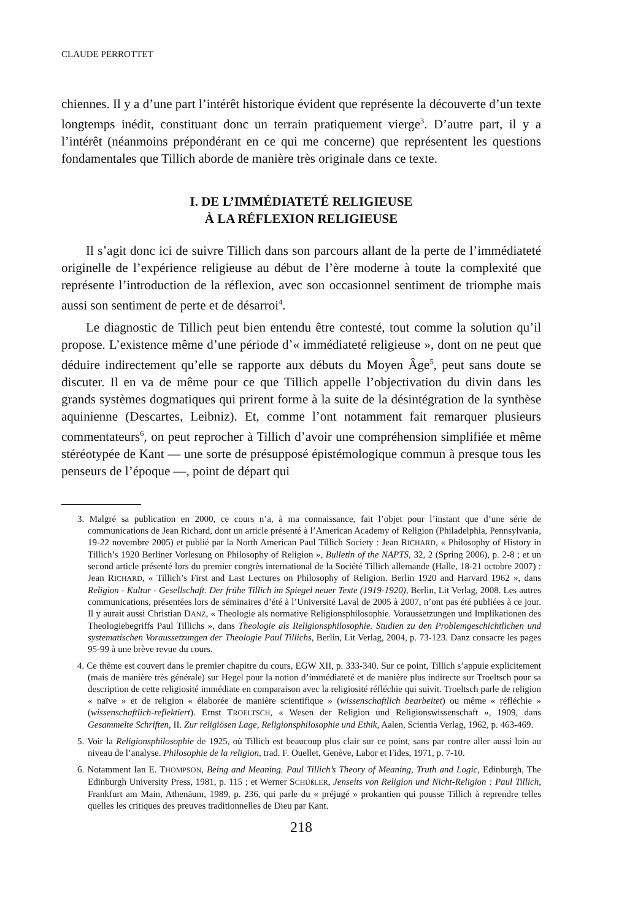CLAUDE PERROTTET
chiennes. Il y a d’une part l’intérêt historique évident que représente la découverte d’un texte longtemps inédit, constituant donc un terrain pratiquement vierge<sup>3</sup>. D’autre part, il y a l’intérêt (néanmoins prépondérant en ce qui me concerne) que représentent les questions fondamentales que Tillich aborde de manière très originale dans ce texte.
I. DE L’IMMÉDIATETÉ RELIGIEUSE
À LA RÉFLEXION RELIGIEUSE
Il s’agit donc ici de suivre Tillich dans son parcours allant de la perte de l’immédiateté originelle de l’expérience religieuse au début de l’ère moderne à toute la complexité que représente l’introduction de la réflexion, avec son occasionnel sentiment de triomphe mais aussi son sentiment de perte et de désarroi<sup>4</sup>.
Le diagnostic de Tillich peut bien entendu être contesté, tout comme la solution qu’il propose. L’existence même d’une période d’« immédiateté religieuse », dont on ne peut que déduire indirectement qu’elle se rapporte aux débuts du Moyen Âge<sup>5</sup>, peut sans doute se discuter. Il en va de même pour ce que Tillich appelle l’objectivation du divin dans les grands systèmes dogmatiques qui prirent forme à la suite de la désintégration de la synthèse aquinienne (Descartes, Leibniz). Et, comme l’ont notamment fait remarquer plusieurs commentateurs<sup>6</sup>, on peut reprocher à Tillich d’avoir une compréhension simplifiée et même stéréotypée de Kant — une sorte de présupposé épistémologique commun à presque tous les penseurs de l’époque —, point de départ qui
3. Malgré sa publication en 2000, ce cours n’a, à ma connaissance, fait l’objet pour l’instant que d’une série de communications de Jean Richard, dont un article présenté à l’American Academy of Religion (Philadelphia, Pennsylvania, 19-22 novembre 2005) et publié par la North American Paul Tillich Society : Jean RICHARD, « Philosophy of History in Tillich’s 1920 Berliner Vorlesung on Philosophy of Religion », Bulletin of the NAPTS, 32, 2 (Spring 2006), p. 2-8 ; et un second article présenté lors du premier congrès international de la Société Tillich allemande (Halle, 18-21 octobre 2007) : Jean RICHARD, « Tillich’s First and Last Lectures on Philosophy of Religion. Berlin 1920 and Harvard 1962 », dans Religion - Kultur - Gesellschaft. Der frühe Tillich im Spiegel neuer Texte (1919-1920), Berlin, Lit Verlag, 2008. Les autres communications, présentées lors de séminaires d’été à l’Université Laval de 2005 à 2007, n’ont pas été publiées à ce jour. Il y aurait aussi Christian DANZ, « Theologie als normative Religionsphilosophie. Voraussetzungen und Implikationen des Theologiebegriffs Paul Tillichs », dans Theologie als Religionsphilosophie. Studien zu den Problemgeschichtlichen und systematischen Voraussetzungen der Theologie Paul Tillichs, Berlin, Lit Verlag, 2004, p. 73-123. Danz consacre les pages 95-99 à une brève revue du cours.
4. Ce thème est couvert dans le premier chapitre du cours, EGW XII, p. 333-340. Sur ce point, Tillich s’appuie explicitement (mais de manière très générale) sur Hegel pour la notion d’immédiateté et de manière plus indirecte sur Troeltsch pour sa description de cette religiosité immédiate en comparaison avec la religiosité réfléchie qui suivit. Troeltsch parle de religion « naïve » et de religion « élaborée de manière scientifique » (wissenschaftlich bearbeitet) ou même « réfléchie » (wissenschaftlich-reflektiert). Ernst TROELTSCH, « Wesen der Religion und Religionswissenschaft », 1909, dans Gesammelte Schriften, II. Zur religiösen Lage, Religionsphilosophie und Ethik, Aalen, Scientia Verlag, 1962, p. 463-469.
5. Voir la Religionsphilosophie de 1925, où Tillich est beaucoup plus clair sur ce point, sans par contre aller aussi loin au niveau de l’analyse. Philosophie de la religion, trad. F. Ouellet, Genève, Labor et Fides, 1971, p. 7-10.
6. Notamment Ian E. THOMPSON, Being and Meaning. Paul Tillich’s Theory of Meaning, Truth and Logic, Edinburgh, The Edinburgh University Press, 1981, p. 115 ; et Werner SCHÜßLER, Jenseits von Religion und Nicht-Religion : Paul Tillich, Frankfurt am Main, Athenäum, 1989, p. 236, qui parle du « préjugé » prokantien qui pousse Tillich à reprendre telles quelles les critiques des preuves traditionnelles de Dieu par Kant.
218